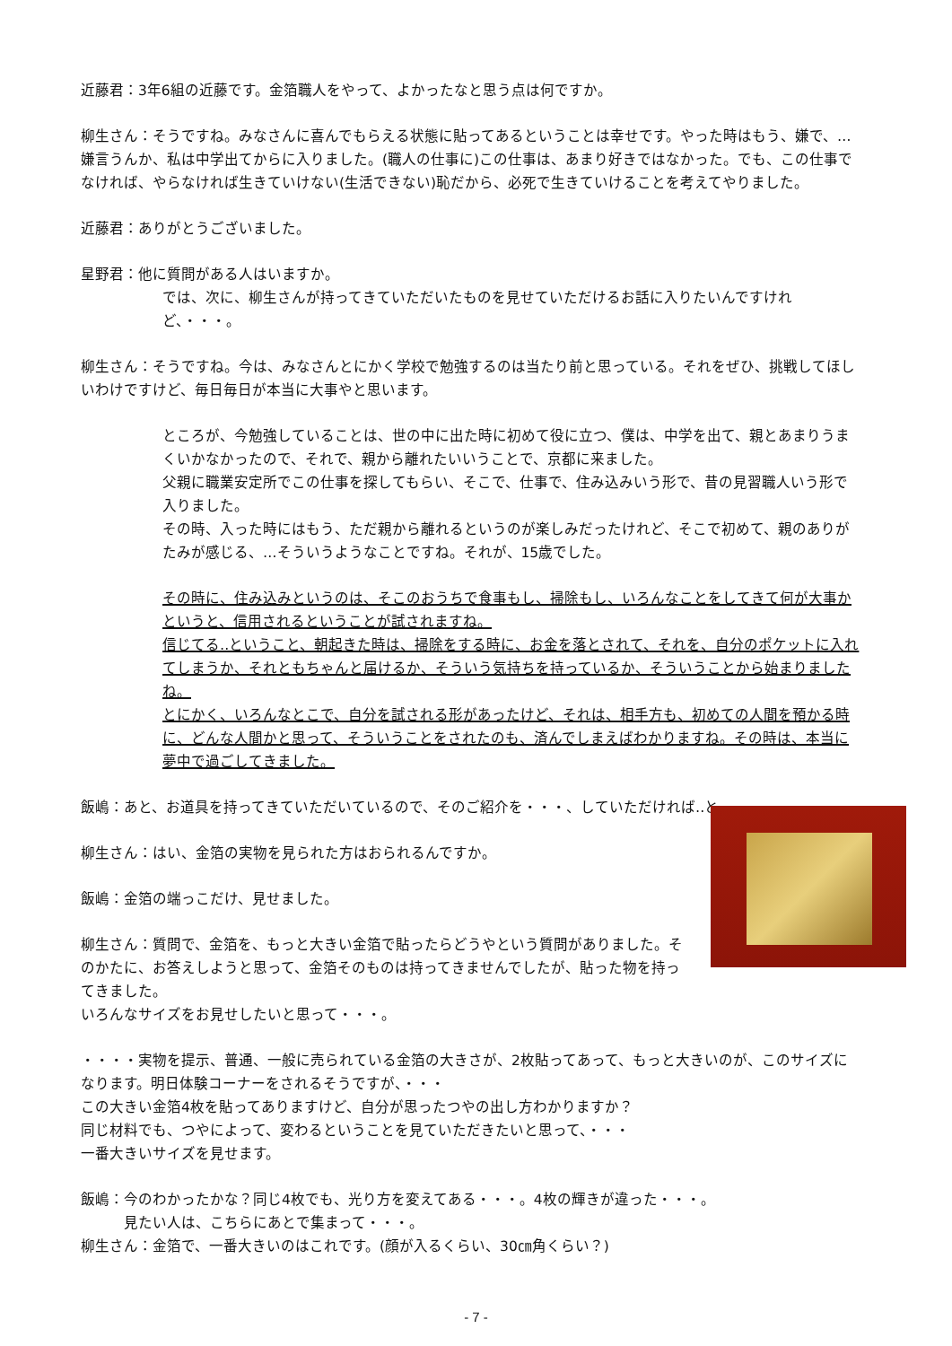近藤君：3年6組の近藤です。金箔職人をやって、よかったなと思う点は何ですか。
柳生さん：そうですね。みなさんに喜んでもらえる状態に貼ってあるということは幸せです。やった時はもう、嫌で、…嫌言うんか、私は中学出てからに入りました。(職人の仕事に)この仕事は、あまり好きではなかった。でも、この仕事でなければ、やらなければ生きていけない(生活できない)恥だから、必死で生きていけることを考えてやりました。
近藤君：ありがとうございました。
星野君：他に質問がある人はいますか。
では、次に、柳生さんが持ってきていただいたものを見せていただけるお話に入りたいんですけれど、・・・。
柳生さん：そうですね。今は、みなさんとにかく学校で勉強するのは当たり前と思っている。それをぜひ、挑戦してほしいわけですけど、毎日毎日が本当に大事やと思います。
ところが、今勉強していることは、世の中に出た時に初めて役に立つ、僕は、中学を出て、親とあまりうまくいかなかったので、それで、親から離れたいいうことで、京都に来ました。
父親に職業安定所でこの仕事を探してもらい、そこで、仕事で、住み込みいう形で、昔の見習職人いう形で入りました。
その時、入った時にはもう、ただ親から離れるというのが楽しみだったけれど、そこで初めて、親のありがたみが感じる、…そういうようなことですね。それが、15歳でした。
その時に、住み込みというのは、そこのおうちで食事もし、掃除もし、いろんなことをしてきて何が大事かというと、信用されるということが試されますね。
信じてる‥ということ、朝起きた時は、掃除をする時に、お金を落とされて、それを、自分のポケットに入れてしまうか、それともちゃんと届けるか、そういう気持ちを持っているか、そういうことから始まりましたね。
とにかく、いろんなとこで、自分を試される形があったけど、それは、相手方も、初めての人間を預かる時に、どんな人間かと思って、そういうことをされたのも、済んでしまえばわかりますね。その時は、本当に夢中で過ごしてきました。
飯嶋：あと、お道具を持ってきていただいているので、そのご紹介を・・・、していただければ‥と。
柳生さん：はい、金箔の実物を見られた方はおられるんですか。
飯嶋：金箔の端っこだけ、見せました。
柳生さん：質問で、金箔を、もっと大きい金箔で貼ったらどうやという質問がありました。そのかたに、お答えしようと思って、金箔そのものは持ってきませんでしたが、貼った物を持ってきました。
いろんなサイズをお見せしたいと思って・・・。
・・・・実物を提示、普通、一般に売られている金箔の大きさが、2枚貼ってあって、もっと大きいのが、このサイズになります。明日体験コーナーをされるそうですが、・・・
この大きい金箔4枚を貼ってありますけど、自分が思ったつやの出し方わかりますか？
同じ材料でも、つやによって、変わるということを見ていただきたいと思って、・・・
一番大きいサイズを見せます。
飯嶋：今のわかったかな？同じ4枚でも、光り方を変えてある・・・。4枚の輝きが違った・・・。
　　　見たい人は、こちらにあとで集まって・・・。
柳生さん：金箔で、一番大きいのはこれです。(顔が入るくらい、30㎝角くらい？)
- 7 -